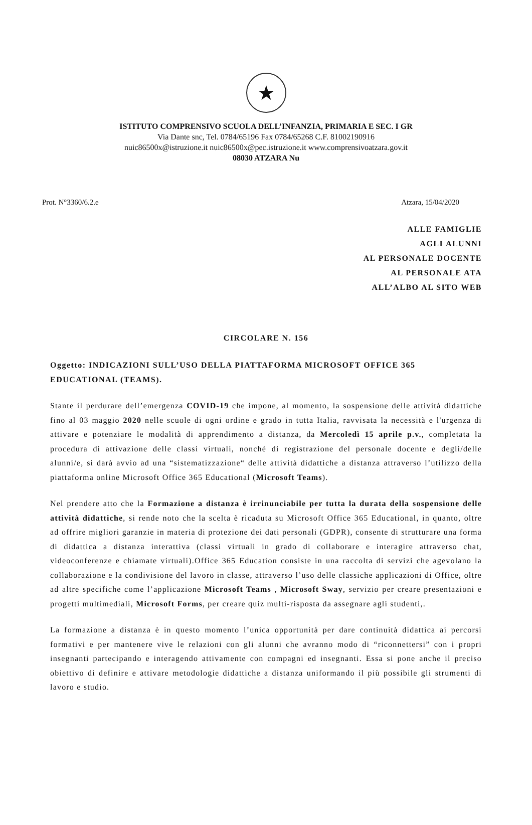★
ISTITUTO COMPRENSIVO SCUOLA DELL’INFANZIA, PRIMARIA E SEC. I GR
Via Dante snc, Tel. 0784/65196 Fax 0784/65268 C.F. 81002190916
nuic86500x@istruzione.it nuic86500x@pec.istruzione.it www.comprensivoatzara.gov.it
08030 ATZARA Nu
Prot. N°3360/6.2.e Atzara, 15/04/2020
ALLE FAMIGLIE
AGLI ALUNNI
AL PERSONALE DOCENTE
AL PERSONALE ATA
ALL’ALBO AL SITO WEB
CIRCOLARE N. 156
Oggetto: INDICAZIONI SULL’USO DELLA PIATTAFORMA MICROSOFT OFFICE 365 EDUCATIONAL (TEAMS).
Stante il perdurare dell’emergenza COVID-19 che impone, al momento, la sospensione delle attività didattiche fino al 03 maggio 2020 nelle scuole di ogni ordine e grado in tutta Italia, ravvisata la necessità e l'urgenza di attivare e potenziare le modalità di apprendimento a distanza, da Mercoledì 15 aprile p.v., completata la procedura di attivazione delle classi virtuali, nonché di registrazione del personale docente e degli/delle alunni/e, si darà avvio ad una “sistematizzazione“ delle attività didattiche a distanza attraverso l’utilizzo della piattaforma online Microsoft Office 365 Educational (Microsoft Teams).
Nel prendere atto che la Formazione a distanza è irrinunciabile per tutta la durata della sospensione delle attività didattiche, si rende noto che la scelta è ricaduta su Microsoft Office 365 Educational, in quanto, oltre ad offrire migliori garanzie in materia di protezione dei dati personali (GDPR), consente di strutturare una forma di didattica a distanza interattiva (classi virtuali in grado di collaborare e interagire attraverso chat, videoconferenze e chiamate virtuali).Office 365 Education consiste in una raccolta di servizi che agevolano la collaborazione e la condivisione del lavoro in classe, attraverso l’uso delle classiche applicazioni di Office, oltre ad altre specifiche come l’applicazione Microsoft Teams , Microsoft Sway, servizio per creare presentazioni e progetti multimediali, Microsoft Forms, per creare quiz multi-risposta da assegnare agli studenti,.
La formazione a distanza è in questo momento l’unica opportunità per dare continuità didattica ai percorsi formativi e per mantenere vive le relazioni con gli alunni che avranno modo di “riconnettersi” con i propri insegnanti partecipando e interagendo attivamente con compagni ed insegnanti. Essa si pone anche il preciso obiettivo di definire e attivare metodologie didattiche a distanza uniformando il più possibile gli strumenti di lavoro e studio.